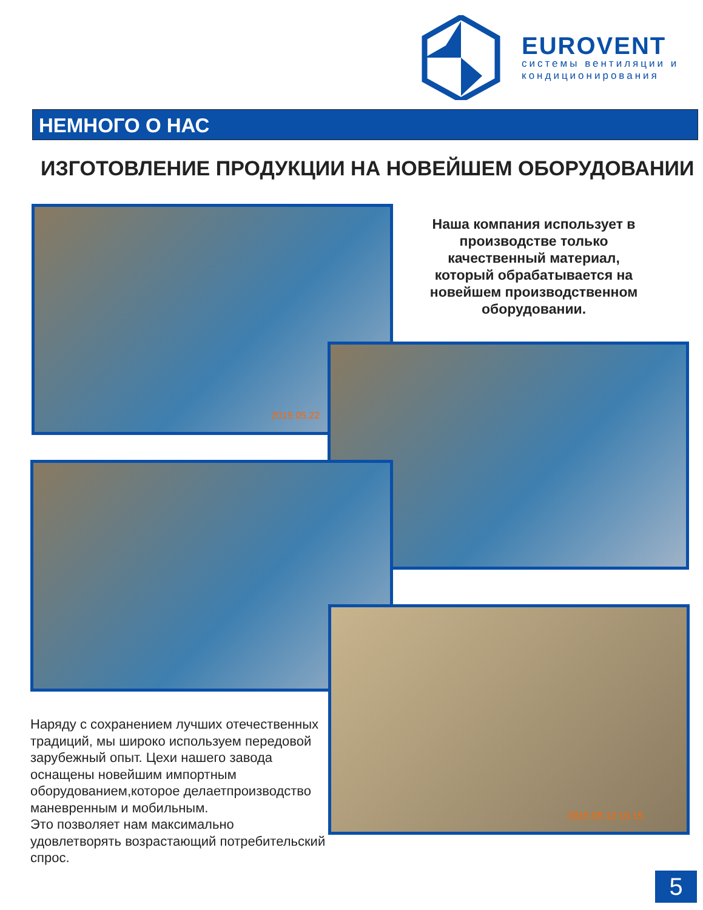EUROVENT
системы вентиляции и
кондиционирования
НЕМНОГО О НАС
ИЗГОТОВЛЕНИЕ ПРОДУКЦИИ НА НОВЕЙШЕМ ОБОРУДОВАНИИ
2015.05.22
Наша компания использует в производстве только качественный материал, который обрабатывается на новейшем производственном оборудовании.
2015 05 12 16 15
Наряду с сохранением лучших отечественных традиций, мы широко используем передовой зарубежный опыт. Цехи нашего завода оснащены новейшим импортным оборудованием,которое делаетпроизводство маневренным и мобильным.
Это позволяет нам максимально удовлетворять возрастающий потребительский спрос.
5